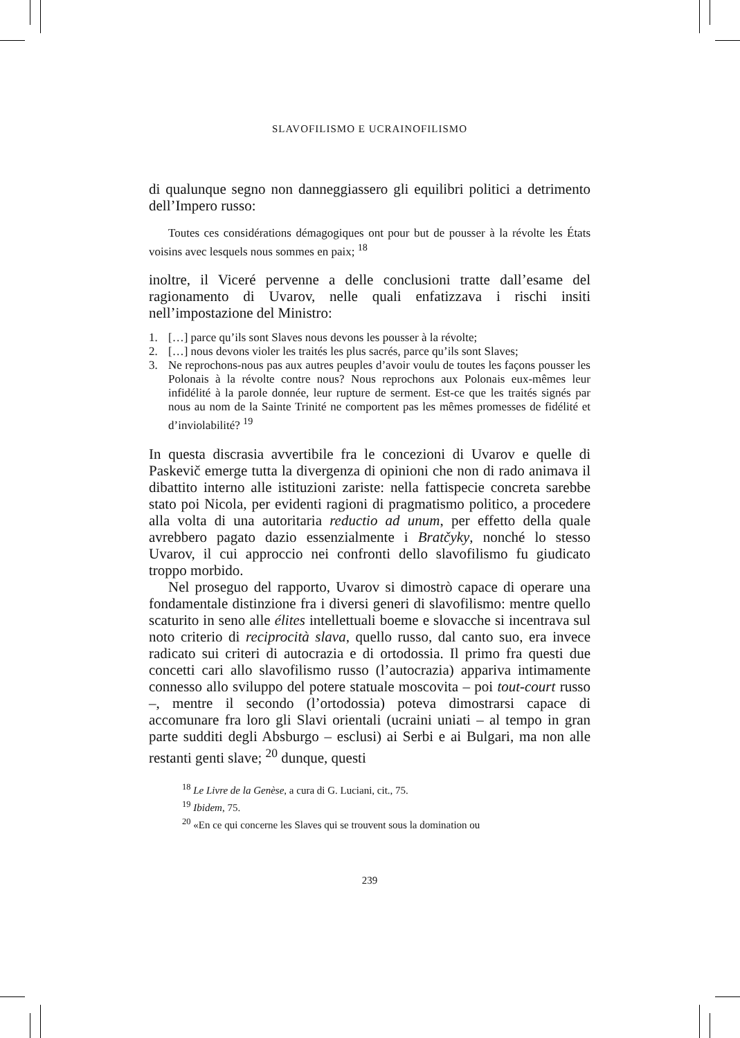SLAVOFILISMO E UCRAINOFILISMO
di qualunque segno non danneggiassero gli equilibri politici a detrimento dell’Impero russo:
Toutes ces considérations démagogiques ont pour but de pousser à la révolte les États voisins avec lesquels nous sommes en paix; <sup>18</sup>
inoltre, il Viceré pervenne a delle conclusioni tratte dall’esame del ragionamento di Uvarov, nelle quali enfatizzava i rischi insiti nell’impostazione del Ministro:
1. […] parce qu’ils sont Slaves nous devons les pousser à la révolte;
2. […] nous devons violer les traités les plus sacrés, parce qu’ils sont Slaves;
3. Ne reprochons-nous pas aux autres peuples d’avoir voulu de toutes les façons pousser les Polonais à la révolte contre nous? Nous reprochons aux Polonais eux-mêmes leur infidélité à la parole donnée, leur rupture de serment. Est-ce que les traités signés par nous au nom de la Sainte Trinité ne comportent pas les mêmes promesses de fidélité et d’inviolabilité? <sup>19</sup>
In questa discrasia avvertibile fra le concezioni di Uvarov e quelle di Paskevič emerge tutta la divergenza di opinioni che non di rado animava il dibattito interno alle istituzioni zariste: nella fattispecie concreta sarebbe stato poi Nicola, per evidenti ragioni di pragmatismo politico, a procedere alla volta di una autoritaria reductio ad unum, per effetto della quale avrebbero pagato dazio essenzialmente i Bratčyky, nonché lo stesso Uvarov, il cui approccio nei confronti dello slavofilismo fu giudicato troppo morbido.
Nel proseguo del rapporto, Uvarov si dimostrò capace di operare una fondamentale distinzione fra i diversi generi di slavofilismo: mentre quello scaturito in seno alle élites intellettuali boeme e slovacche si incentrava sul noto criterio di reciprocità slava, quello russo, dal canto suo, era invece radicato sui criteri di autocrazia e di ortodossia. Il primo fra questi due concetti cari allo slavofilismo russo (l’autocrazia) appariva intimamente connesso allo sviluppo del potere statuale moscovita – poi tout-court russo –, mentre il secondo (l’ortodossia) poteva dimostrarsi capace di accomunare fra loro gli Slavi orientali (ucraini uniati – al tempo in gran parte sudditi degli Absburgo – esclusi) ai Serbi e ai Bulgari, ma non alle restanti genti slave; <sup>20</sup> dunque, questi
<sup>18</sup> Le Livre de la Genèse, a cura di G. Luciani, cit., 75.
<sup>19</sup> Ibidem, 75.
<sup>20</sup> «En ce qui concerne les Slaves qui se trouvent sous la domination ou
239